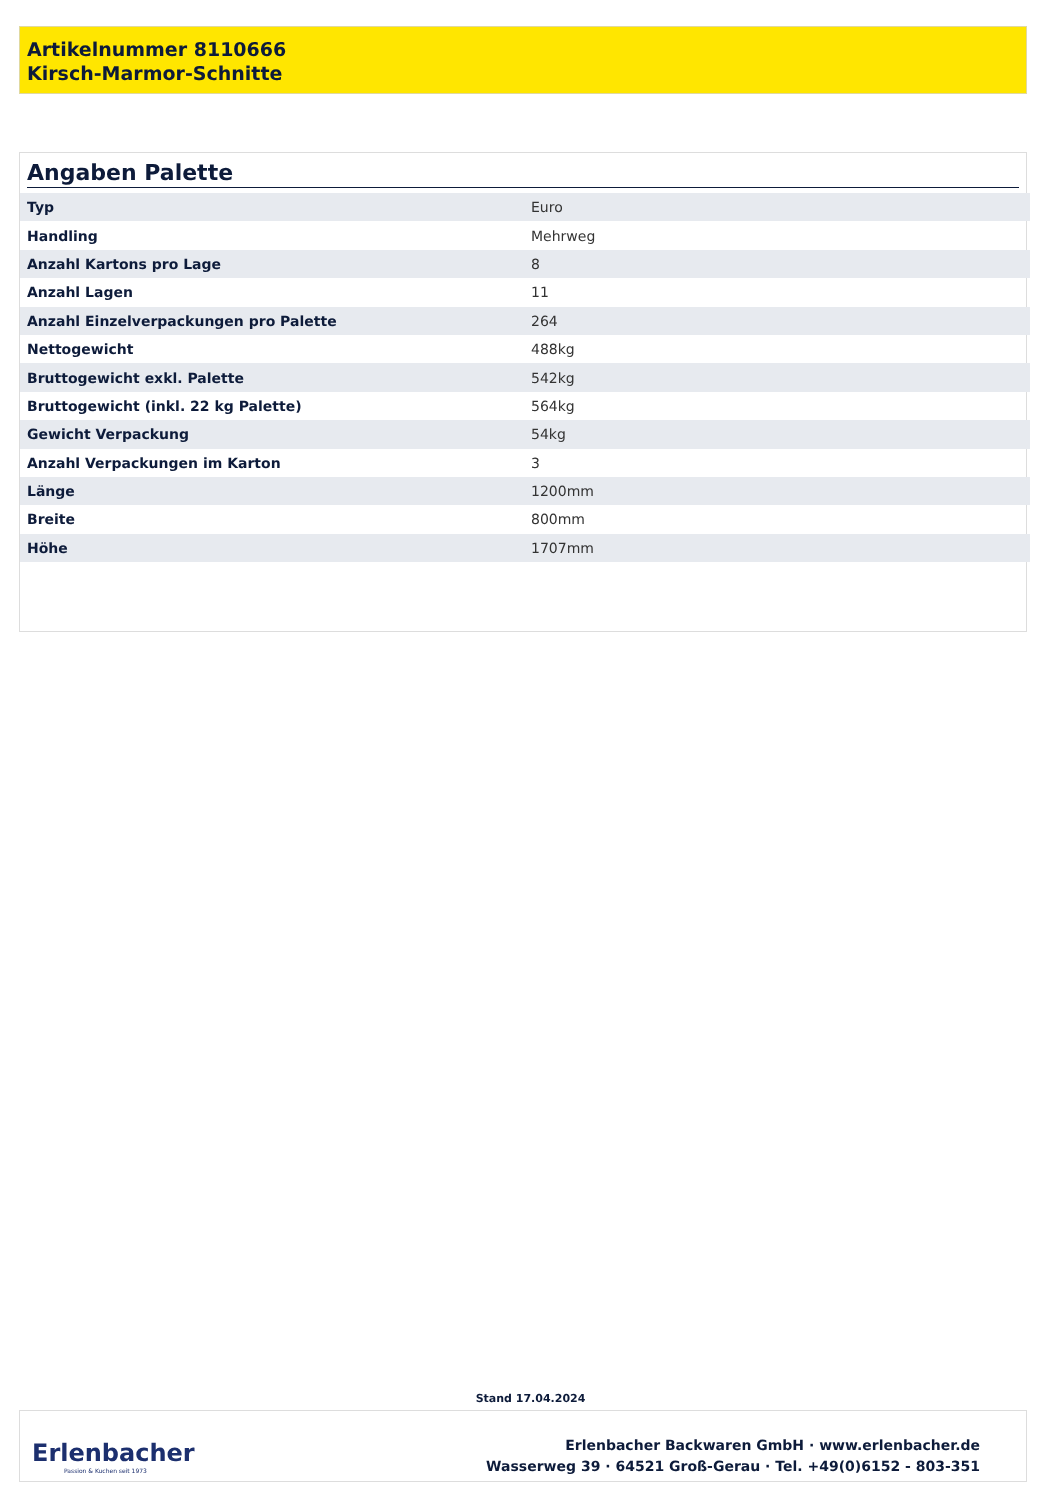Artikelnummer 8110666
Kirsch-Marmor-Schnitte
Angaben Palette
| Typ | Euro |
| Handling | Mehrweg |
| Anzahl Kartons pro Lage | 8 |
| Anzahl Lagen | 11 |
| Anzahl Einzelverpackungen pro Palette | 264 |
| Nettogewicht | 488kg |
| Bruttogewicht exkl. Palette | 542kg |
| Bruttogewicht (inkl. 22 kg Palette) | 564kg |
| Gewicht Verpackung | 54kg |
| Anzahl Verpackungen im Karton | 3 |
| Länge | 1200mm |
| Breite | 800mm |
| Höhe | 1707mm |
Stand 17.04.2024
Erlenbacher
Passion & Kuchen seit 1973
Erlenbacher Backwaren GmbH · www.erlenbacher.de
Wasserweg 39 · 64521 Groß-Gerau · Tel. +49(0)6152 - 803-351